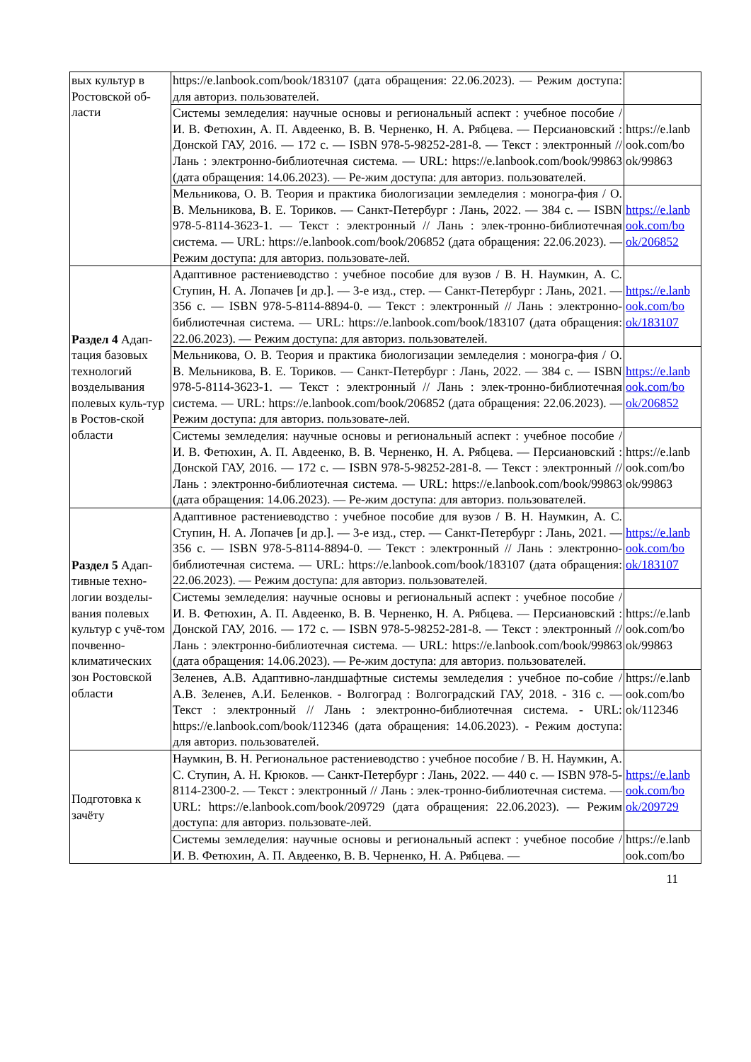| вых культур в Ростовской об-ласти | https://e.lanbook.com/book/183107 (дата обращения: 22.06.2023). — Режим доступа: для авториз. пользователей. | |
| | Системы земледелия: научные основы и региональный аспект : учебное пособие / И. В. Фетюхин, А. П. Авдеенко, В. В. Черненко, Н. А. Рябцева. — Персиановский : Донской ГАУ, 2016. — 172 с. — ISBN 978-5-98252-281-8. — Текст : электронный // Лань : электронно-библиотечная система. — URL: https://e.lanbook.com/book/99863 (дата обращения: 14.06.2023). — Ре-жим доступа: для авториз. пользователей. | https://e.lanb ook.com/bo ok/99863 |
| | Мельникова, О. В. Теория и практика биологизации земледелия : моногра-фия / О. В. Мельникова, В. Е. Ториков. — Санкт-Петербург : Лань, 2022. — 384 с. — ISBN 978-5-8114-3623-1. — Текст : электронный // Лань : элек-тронно-библиотечная система. — URL: https://e.lanbook.com/book/206852 (дата обращения: 22.06.2023). — Режим доступа: для авториз. пользовате-лей. | https://e.lanb ook.com/bo ok/206852 |
| Раздел 4 Адап-тация базовых технологий возделывания полевых куль-тур в Ростов-ской области | Адаптивное растениеводство : учебное пособие для вузов / В. Н. Наумкин, А. С. Ступин, Н. А. Лопачев [и др.]. — 3-е изд., стер. — Санкт-Петербург : Лань, 2021. — 356 с. — ISBN 978-5-8114-8894-0. — Текст : электронный // Лань : электронно-библиотечная система. — URL: https://e.lanbook.com/book/183107 (дата обращения: 22.06.2023). — Режим доступа: для авториз. пользователей. | https://e.lanb ook.com/bo ok/183107 |
| | Мельникова, О. В. Теория и практика биологизации земледелия : моногра-фия / О. В. Мельникова, В. Е. Ториков. — Санкт-Петербург : Лань, 2022. — 384 с. — ISBN 978-5-8114-3623-1. — Текст : электронный // Лань : элек-тронно-библиотечная система. — URL: https://e.lanbook.com/book/206852 (дата обращения: 22.06.2023). — Режим доступа: для авториз. пользовате-лей. | https://e.lanb ook.com/bo ok/206852 |
| | Системы земледелия: научные основы и региональный аспект : учебное пособие / И. В. Фетюхин, А. П. Авдеенко, В. В. Черненко, Н. А. Рябцева. — Персиановский : Донской ГАУ, 2016. — 172 с. — ISBN 978-5-98252-281-8. — Текст : электронный // Лань : электронно-библиотечная система. — URL: https://e.lanbook.com/book/99863 (дата обращения: 14.06.2023). — Ре-жим доступа: для авториз. пользователей. | https://e.lanb ook.com/bo ok/99863 |
| Раздел 5 Адап-тивные техно-логии возделы-вания полевых культур с учё-том почвенно-климатических зон Ростовской области | Адаптивное растениеводство : учебное пособие для вузов / В. Н. Наумкин, А. С. Ступин, Н. А. Лопачев [и др.]. — 3-е изд., стер. — Санкт-Петербург : Лань, 2021. — 356 с. — ISBN 978-5-8114-8894-0. — Текст : электронный // Лань : электронно-библиотечная система. — URL: https://e.lanbook.com/book/183107 (дата обращения: 22.06.2023). — Режим доступа: для авториз. пользователей. | https://e.lanb ook.com/bo ok/183107 |
| | Системы земледелия: научные основы и региональный аспект : учебное пособие / И. В. Фетюхин, А. П. Авдеенко, В. В. Черненко, Н. А. Рябцева. — Персиановский : Донской ГАУ, 2016. — 172 с. — ISBN 978-5-98252-281-8. — Текст : электронный // Лань : электронно-библиотечная система. — URL: https://e.lanbook.com/book/99863 (дата обращения: 14.06.2023). — Ре-жим доступа: для авториз. пользователей. | https://e.lanb ook.com/bo ok/99863 |
| | Зеленев, А.В. Адаптивно-ландшафтные системы земледелия : учебное по-собие / А.В. Зеленев, А.И. Беленков. - Волгоград : Волгоградский ГАУ, 2018. - 316 с. — Текст : электронный // Лань : электронно-библиотечная система. - URL: https://e.lanbook.com/book/112346 (дата обращения: 14.06.2023). - Режим доступа: для авториз. пользователей. | https://e.lanb ook.com/bo ok/112346 |
| Подготовка к зачёту | Наумкин, В. Н. Региональное растениеводство : учебное пособие / В. Н. Наумкин, А. С. Ступин, А. Н. Крюков. — Санкт-Петербург : Лань, 2022. — 440 с. — ISBN 978-5-8114-2300-2. — Текст : электронный // Лань : элек-тронно-библиотечная система. — URL: https://e.lanbook.com/book/209729 (дата обращения: 22.06.2023). — Режим доступа: для авториз. пользовате-лей. | https://e.lanb ook.com/bo ok/209729 |
| | Системы земледелия: научные основы и региональный аспект : учебное пособие / И. В. Фетюхин, А. П. Авдеенко, В. В. Черненко, Н. А. Рябцева. — | https://e.lanb ook.com/bo |
11